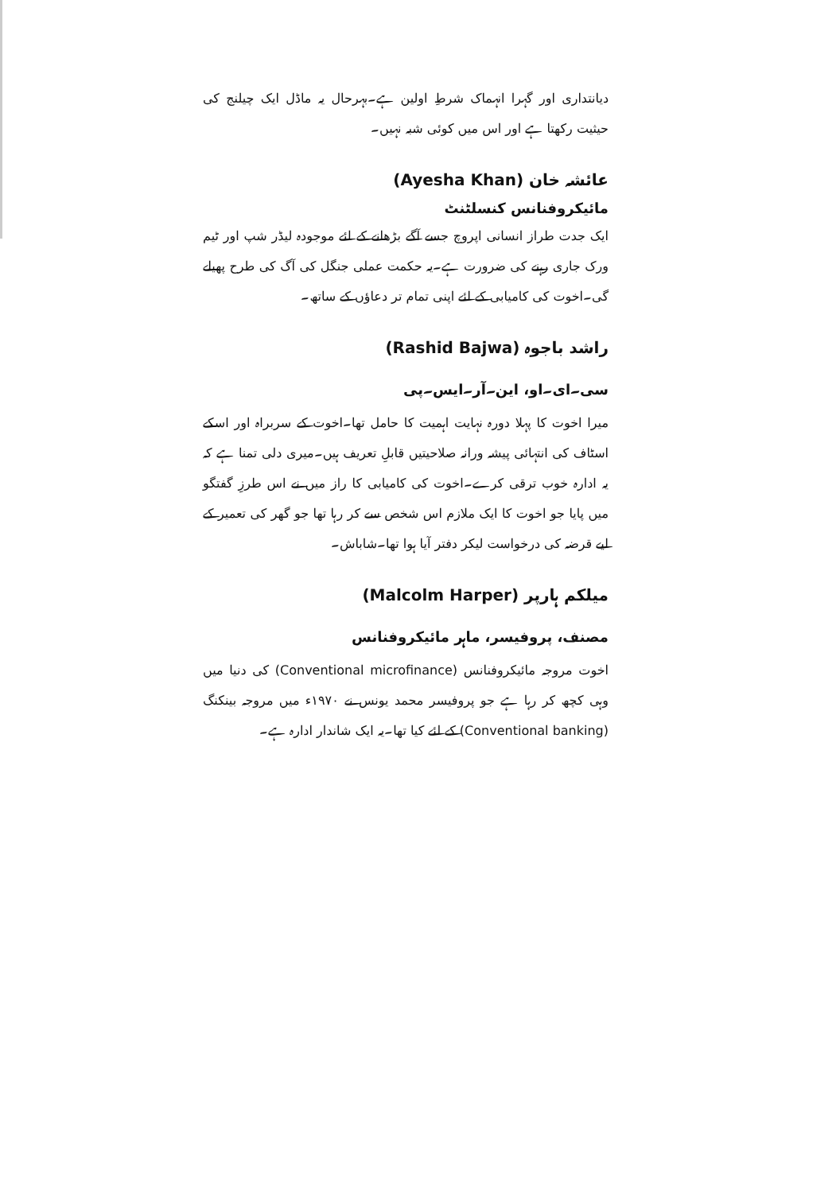دیانتداری اور گہرا انہماک شرطِ اولین ہے۔بہرحال یہ ماڈل ایک چیلنج کی حیثیت رکھتا ہے اور اس میں کوئی شبہ نہیں۔
عائشہ خان (Ayesha Khan)
مائیکروفنانس کنسلٹنٹ
ایک جدت طراز انسانی اپروچ جسے آگے بڑھانے کے لئے موجودہ لیڈر شپ اور ٹیم ورک جاری رہنے کی ضرورت ہے۔یہ حکمت عملی جنگل کی آگ کی طرح پھیلے گی۔اخوت کی کامیابی کے لئے اپنی تمام تر دعاؤں کے ساتھ۔
راشد باجوہ (Rashid Bajwa)
سی۔ای۔او، این۔آر۔ایس۔پی
میرا اخوت کا پہلا دورہ نہایت اہمیت کا حامل تھا۔اخوت کے سربراہ اور اسکے اسٹاف کی انتہائی پیشہ ورانہ صلاحیتیں قابلِ تعریف ہیں۔میری دلی تمنا ہے کہ یہ ادارہ خوب ترقی کرے۔اخوت کی کامیابی کا راز میں نے اس طرزِ گفتگو میں پایا جو اخوت کا ایک ملازم اس شخص سے کر رہا تھا جو گھر کی تعمیر کے لیے قرضہ کی درخواست لیکر دفتر آیا ہوا تھا۔شاباش۔
میلکم ہارپر (Malcolm Harper)
مصنف، پروفیسر، ماہر مائیکروفنانس
اخوت مروجہ مائیکروفنانس (Conventional microfinance) کی دنیا میں وہی کچھ کر رہا ہے جو پروفیسر محمد یونس نے ۱۹۷۰ء میں مروجہ بینکنگ (Conventional banking) کے لئے کیا تھا۔یہ ایک شاندار ادارہ ہے۔